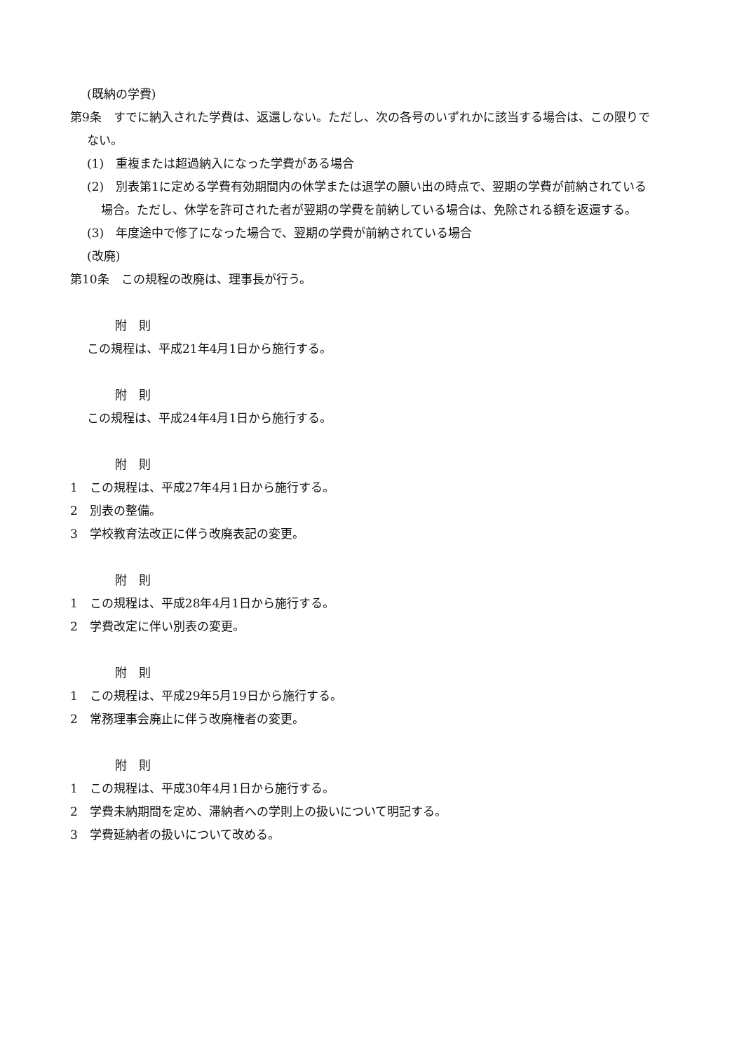(既納の学費)
第9条　すでに納入された学費は、返還しない。ただし、次の各号のいずれかに該当する場合は、この限りでない。
(1)　重複または超過納入になった学費がある場合
(2)　別表第1に定める学費有効期間内の休学または退学の願い出の時点で、翌期の学費が前納されている場合。ただし、休学を許可された者が翌期の学費を前納している場合は、免除される額を返還する。
(3)　年度途中で修了になった場合で、翌期の学費が前納されている場合
(改廃)
第10条　この規程の改廃は、理事長が行う。
附　則
この規程は、平成21年4月1日から施行する。
附　則
この規程は、平成24年4月1日から施行する。
附　則
1　この規程は、平成27年4月1日から施行する。
2　別表の整備。
3　学校教育法改正に伴う改廃表記の変更。
附　則
1　この規程は、平成28年4月1日から施行する。
2　学費改定に伴い別表の変更。
附　則
1　この規程は、平成29年5月19日から施行する。
2　常務理事会廃止に伴う改廃権者の変更。
附　則
1　この規程は、平成30年4月1日から施行する。
2　学費未納期間を定め、滞納者への学則上の扱いについて明記する。
3　学費延納者の扱いについて改める。